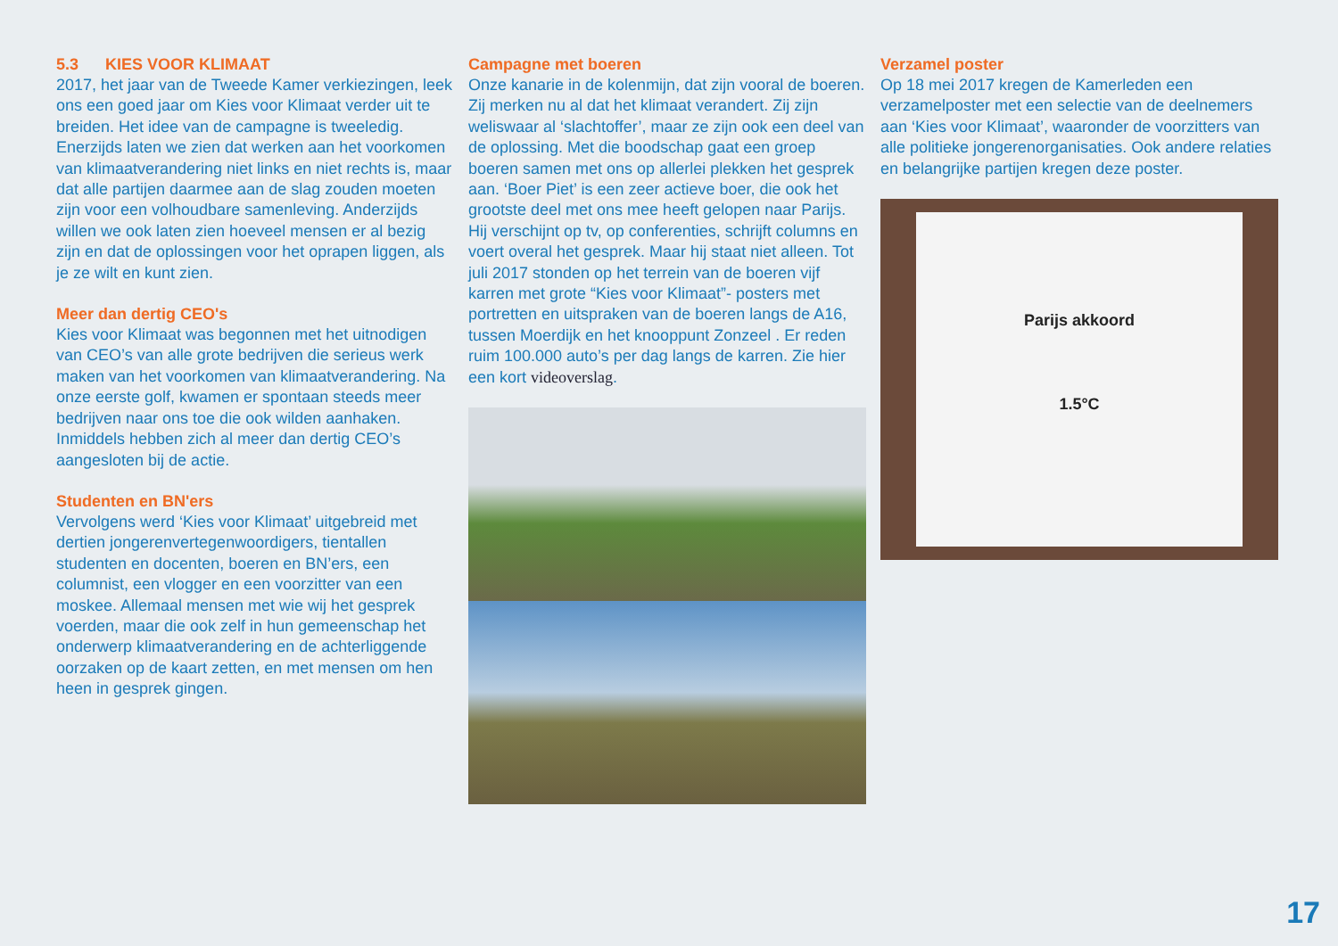5.3 KIES VOOR KLIMAAT
2017, het jaar van de Tweede Kamer verkiezingen, leek ons een goed jaar om Kies voor Klimaat verder uit te breiden. Het idee van de campagne is tweeledig. Enerzijds laten we zien dat werken aan het voorkomen van klimaatverandering niet links en niet rechts is, maar dat alle partijen daarmee aan de slag zouden moeten zijn voor een volhoudbare samenleving. Anderzijds willen we ook laten zien hoeveel mensen er al bezig zijn en dat de oplossingen voor het oprapen liggen, als je ze wilt en kunt zien.
Meer dan dertig CEO's
Kies voor Klimaat was begonnen met het uitnodigen van CEO’s van alle grote bedrijven die serieus werk maken van het voorkomen van klimaatverandering. Na onze eerste golf, kwamen er spontaan steeds meer bedrijven naar ons toe die ook wilden aanhaken. Inmiddels hebben zich al meer dan dertig CEO’s aangesloten bij de actie.
Studenten en BN'ers
Vervolgens werd ‘Kies voor Klimaat’ uitgebreid met dertien jongerenvertegenwoordigers, tientallen studenten en docenten, boeren en BN’ers, een columnist, een vlogger en een voorzitter van een moskee. Allemaal mensen met wie wij het gesprek voerden, maar die ook zelf in hun gemeenschap het onderwerp klimaatverandering en de achterliggende oorzaken op de kaart zetten, en met mensen om hen heen in gesprek gingen.
Campagne met boeren
Onze kanarie in de kolenmijn, dat zijn vooral de boeren. Zij merken nu al dat het klimaat verandert. Zij zijn weliswaar al ‘slachtoffer’, maar ze zijn ook een deel van de oplossing. Met die boodschap gaat een groep boeren samen met ons op allerlei plekken het gesprek aan. ‘Boer Piet’ is een zeer actieve boer, die ook het grootste deel met ons mee heeft gelopen naar Parijs. Hij verschijnt op tv, op conferenties, schrijft columns en voert overal het gesprek. Maar hij staat niet alleen. Tot juli 2017 stonden op het terrein van de boeren vijf karren met grote “Kies voor Klimaat”- posters met portretten en uitspraken van de boeren langs de A16, tussen Moerdijk en het knooppunt Zonzeel . Er reden ruim 100.000 auto’s per dag langs de karren. Zie hier een kort videoverslag.
Verzamel poster
Op 18 mei 2017 kregen de Kamerleden een verzamelposter met een selectie van de deelnemers aan ‘Kies voor Klimaat’, waaronder de voorzitters van alle politieke jongerenorganisaties. Ook andere relaties en belangrijke partijen kregen deze poster.
Parijs akkoord
1.5°C
17